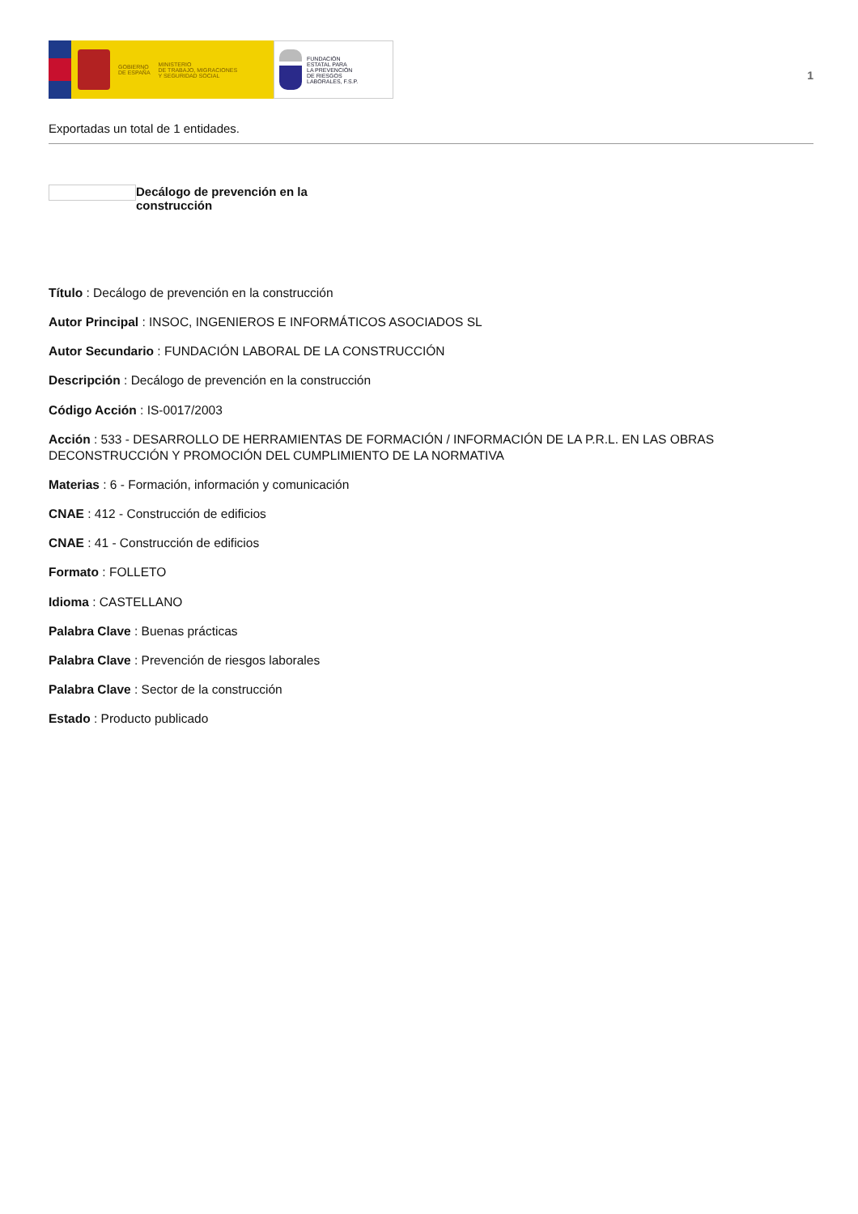GOBIERNO
DE ESPAÑA
MINISTERIO
DE TRABAJO, MIGRACIONES
Y SEGURIDAD SOCIAL
FUNDACIÓN
ESTATAL PARA
LA PREVENCIÓN
DE RIESGOS
LABORALES, F.S.P.
1
Exportadas un total de 1 entidades.
Decálogo de prevención en la construcción
Título : Decálogo de prevención en la construcción
Autor Principal : INSOC, INGENIEROS E INFORMÁTICOS ASOCIADOS SL
Autor Secundario : FUNDACIÓN LABORAL DE LA CONSTRUCCIÓN
Descripción : Decálogo de prevención en la construcción
Código Acción : IS-0017/2003
Acción : 533 - DESARROLLO DE HERRAMIENTAS DE FORMACIÓN / INFORMACIÓN DE LA P.R.L. EN LAS OBRAS DECONSTRUCCIÓN Y PROMOCIÓN DEL CUMPLIMIENTO DE LA NORMATIVA
Materias : 6 - Formación, información y comunicación
CNAE : 412 - Construcción de edificios
CNAE : 41 - Construcción de edificios
Formato : FOLLETO
Idioma : CASTELLANO
Palabra Clave : Buenas prácticas
Palabra Clave : Prevención de riesgos laborales
Palabra Clave : Sector de la construcción
Estado : Producto publicado